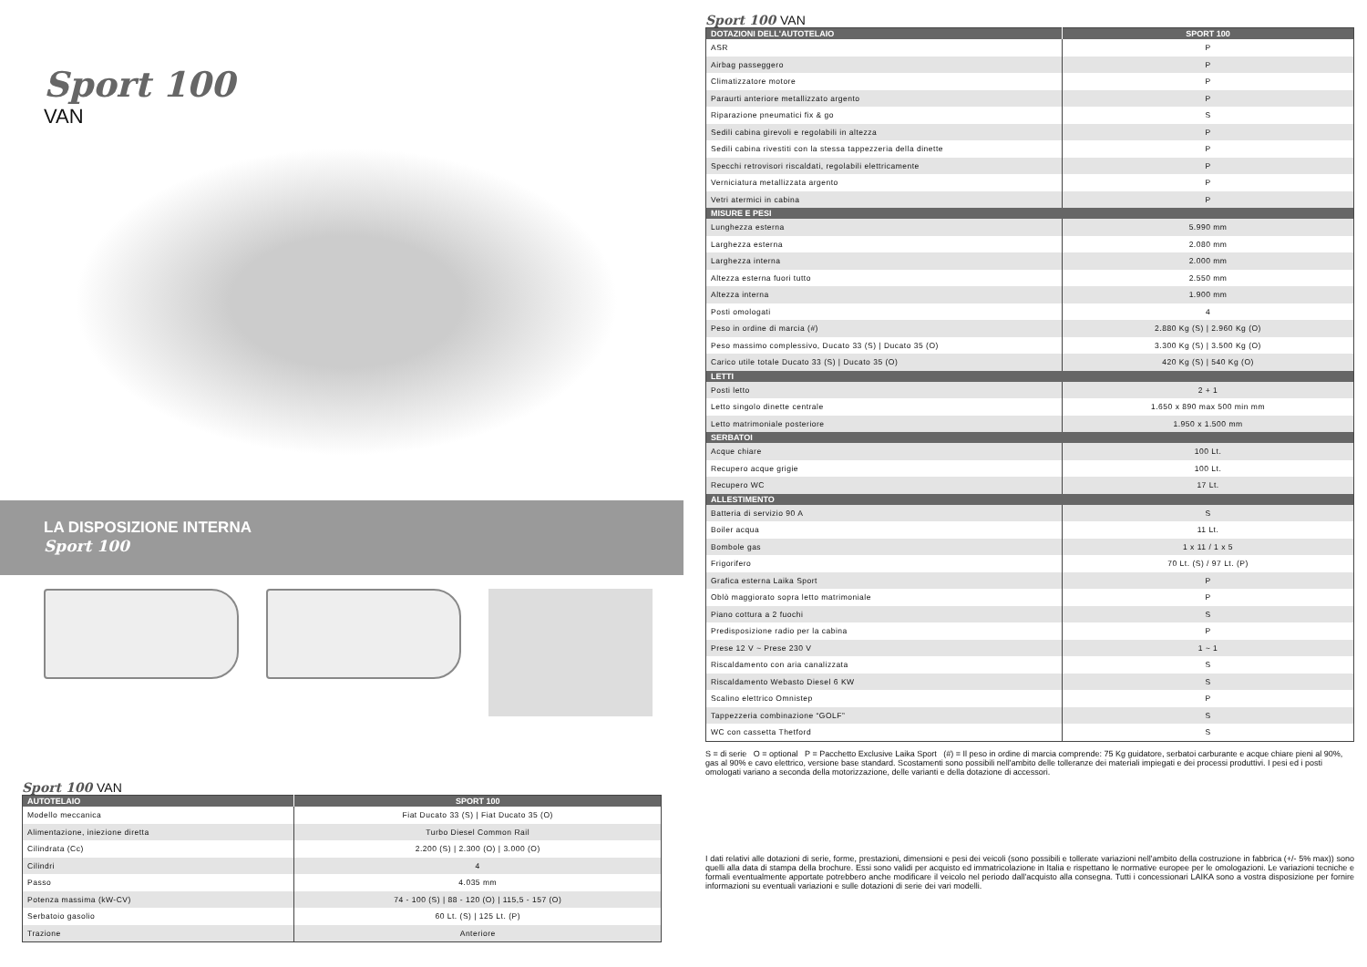Sport 100
VAN
LA DISPOSIZIONE INTERNA
Sport 100
Sport 100 VAN
| AUTOTELAIO | SPORT 100 |
| --- | --- |
| Modello meccanica | Fiat Ducato 33 (S) / Fiat Ducato 35 (O) |
| Alimentazione, iniezione diretta | Turbo Diesel Common Rail |
| Cilindrata (Cc) | 2.200 (S) / 2.300 (O) / 3.000 (O) |
| Cilindri | 4 |
| Passo | 4.035 mm |
| Potenza massima (kW-CV) | 74 - 100 (S) / 88 - 120 (O) / 115,5 - 157 (O) |
| Serbatoio gasolio | 60 Lt. (S) / 125 Lt. (P) |
| Trazione | Anteriore |
Sport 100 VAN
| DOTAZIONI DELL'AUTOTELAIO | SPORT 100 |
| --- | --- |
| ASR | P |
| Airbag passeggero | P |
| Climatizzatore motore | P |
| Paraurti anteriore metallizzato argento | P |
| Riparazione pneumatici fix & go | S |
| Sedili cabina girevoli e regolabili in altezza | P |
| Sedili cabina rivestiti con la stessa tappezzeria della dinette | P |
| Specchi retrovisori riscaldati, regolabili elettricamente | P |
| Verniciatura metallizzata argento | P |
| Vetri atermici in cabina | P |
| MISURE E PESI | |
| Lunghezza esterna | 5.990 mm |
| Larghezza esterna | 2.080 mm |
| Larghezza interna | 2.000 mm |
| Altezza esterna fuori tutto | 2.550 mm |
| Altezza interna | 1.900 mm |
| Posti omologati | 4 |
| Peso in ordine di marcia (#) | 2.880 Kg (S) / 2.960 Kg (O) |
| Peso massimo complessivo, Ducato 33 (S) / Ducato 35 (O) | 3.300 Kg (S) / 3.500 Kg (O) |
| Carico utile totale Ducato 33 (S) / Ducato 35 (O) | 420 Kg (S) / 540 Kg (O) |
| LETTI | |
| Posti letto | 2 + 1 |
| Letto singolo dinette centrale | 1.650 x 890 max 500 min mm |
| Letto matrimoniale posteriore | 1.950 x 1.500 mm |
| SERBATOI | |
| Acque chiare | 100 Lt. |
| Recupero acque grigie | 100 Lt. |
| Recupero WC | 17 Lt. |
| ALLESTIMENTO | |
| Batteria di servizio 90 A | S |
| Boiler acqua | 11 Lt. |
| Bombole gas | 1 x 11 / 1 x 5 |
| Frigorifero | 70 Lt. (S) / 97 Lt. (P) |
| Grafica esterna Laika Sport | P |
| Oblò maggiorato sopra letto matrimoniale | P |
| Piano cottura a 2 fuochi | S |
| Predisposizione radio per la cabina | P |
| Prese 12 V ~ Prese 230 V | 1 ~ 1 |
| Riscaldamento con aria canalizzata | S |
| Riscaldamento Webasto Diesel 6 KW | S |
| Scalino elettrico Omnistep | P |
| Tappezzeria combinazione “GOLF” | S |
| WC con cassetta Thetford | S |
S = di serie O = optional P = Pacchetto Exclusive Laika Sport (#) = Il peso in ordine di marcia comprende: 75 Kg guidatore, serbatoi carburante e acque chiare pieni al 90%, gas al 90% e cavo elettrico, versione base standard. Scostamenti sono possibili nell'ambito delle tolleranze dei materiali impiegati e dei processi produttivi. I pesi ed i posti omologati variano a seconda della motorizzazione, delle varianti e della dotazione di accessori.
I dati relativi alle dotazioni di serie, forme, prestazioni, dimensioni e pesi dei veicoli (sono possibili e tollerate variazioni nell'ambito della costruzione in fabbrica (+/- 5% max)) sono quelli alla data di stampa della brochure. Essi sono validi per acquisto ed immatricolazione in Italia e rispettano le normative europee per le omologazioni. Le variazioni tecniche e formali eventualmente apportate potrebbero anche modificare il veicolo nel periodo dall'acquisto alla consegna. Tutti i concessionari LAIKA sono a vostra disposizione per fornire informazioni su eventuali variazioni e sulle dotazioni di serie dei vari modelli.